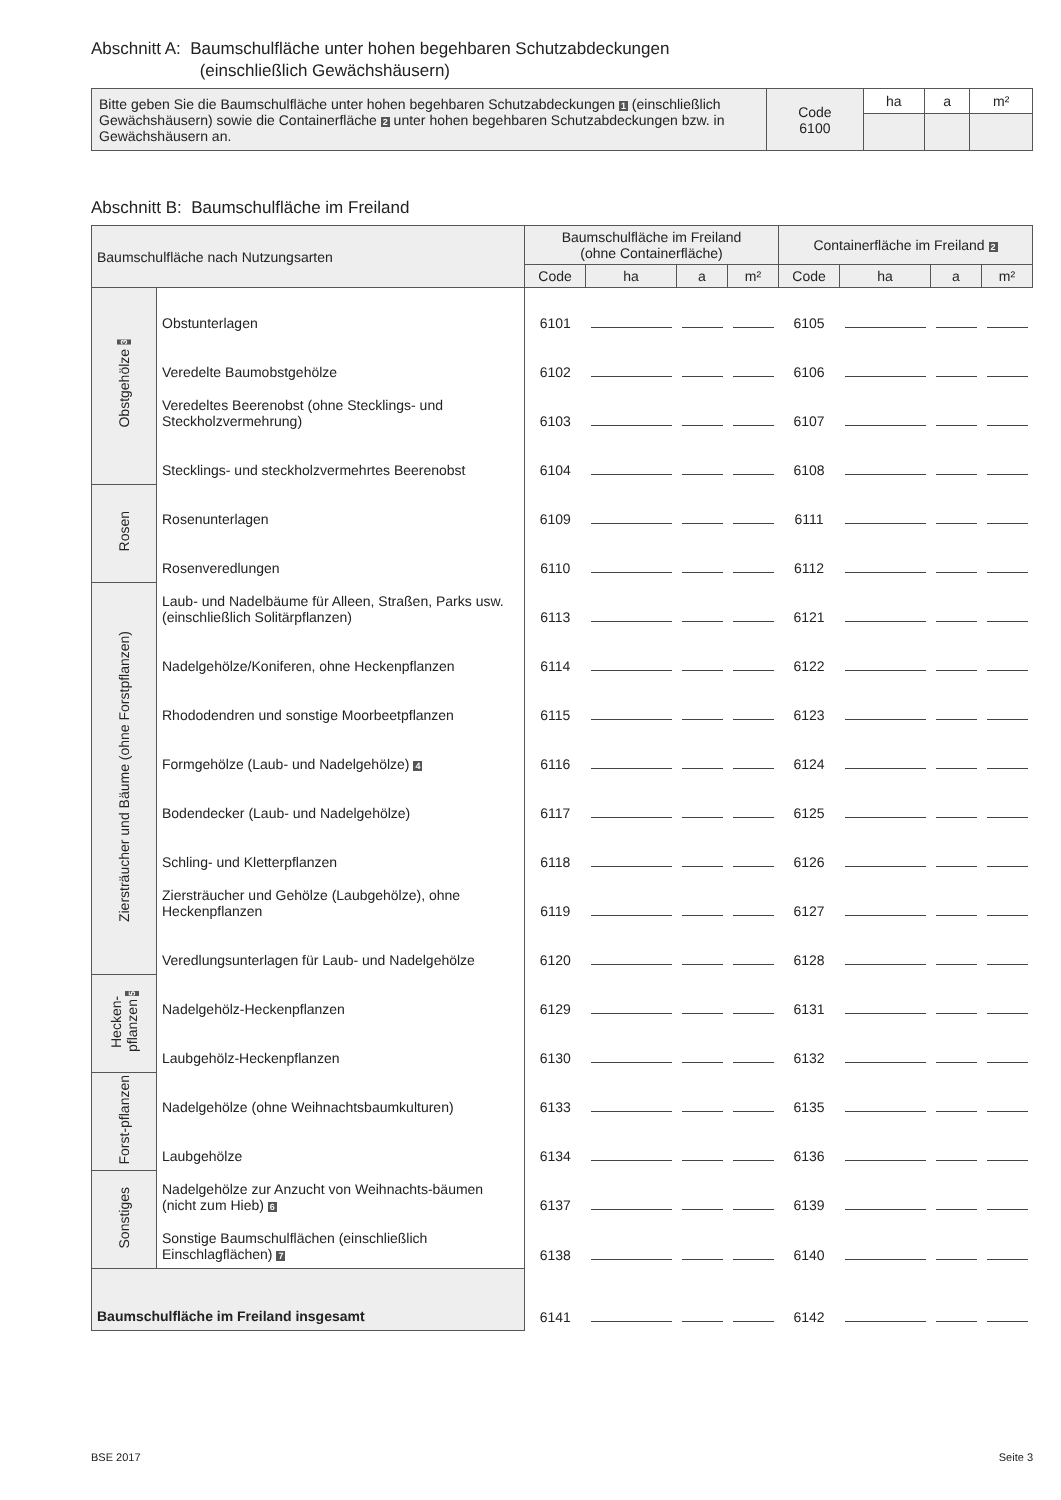Abschnitt A: Baumschulfläche unter hohen begehbaren Schutzabdeckungen
(einschließlich Gewächshäusern)
| Bitte geben Sie die Baumschulfläche unter hohen begehbaren Schutzabdeckungen 1 (einschließlich Gewächshäusern) sowie die Containerfläche 2 unter hohen begehbaren Schutzabdeckungen bzw. in Gewächshäusern an. | Code 6100 | ha | a | m² |
Abschnitt B: Baumschulfläche im Freiland
| Baumschulfläche nach Nutzungsarten | | Baumschulfläche im Freiland (ohne Containerfläche) | | | | Containerfläche im Freiland 2 | | | |
| --- | --- | --- | --- | --- | --- | --- | --- | --- | --- |
| | | Code | ha | a | m² | Code | ha | a | m² |
| Obstgehölze 3 | Obstunterlagen | 6101 | | | | 6105 | | | |
| | Veredelte Baumobstgehölze | 6102 | | | | 6106 | | | |
| | Veredeltes Beerenobst (ohne Stecklings- und Steckholzvermehrung) | 6103 | | | | 6107 | | | |
| | Stecklings- und steckholzvermehrtes Beerenobst | 6104 | | | | 6108 | | | |
| Rosen | Rosenunterlagen | 6109 | | | | 6111 | | | |
| | Rosenveredlungen | 6110 | | | | 6112 | | | |
| Ziersträucher und Bäume (ohne Forstpflanzen) | Laub- und Nadelbäume für Alleen, Straßen, Parks usw. (einschließlich Solitärpflanzen) | 6113 | | | | 6121 | | | |
| | Nadelgehölze/Koniferen, ohne Heckenpflanzen | 6114 | | | | 6122 | | | |
| | Rhododendren und sonstige Moorbeetpflanzen | 6115 | | | | 6123 | | | |
| | Formgehölze (Laub- und Nadelgehölze) 4 | 6116 | | | | 6124 | | | |
| | Bodendecker (Laub- und Nadelgehölze) | 6117 | | | | 6125 | | | |
| | Schling- und Kletterpflanzen | 6118 | | | | 6126 | | | |
| | Ziersträucher und Gehölze (Laubgehölze), ohne Heckenpflanzen | 6119 | | | | 6127 | | | |
| | Veredlungsunterlagen für Laub- und Nadelgehölze | 6120 | | | | 6128 | | | |
| Hecken-pflanzen 5 | Nadelgehölz-Heckenpflanzen | 6129 | | | | 6131 | | | |
| | Laubgehölz-Heckenpflanzen | 6130 | | | | 6132 | | | |
| Forst-pflanzen | Nadelgehölze (ohne Weihnachtsbaumkulturen) | 6133 | | | | 6135 | | | |
| | Laubgehölze | 6134 | | | | 6136 | | | |
| Sonstiges | Nadelgehölze zur Anzucht von Weihnachts-bäumen (nicht zum Hieb) 6 | 6137 | | | | 6139 | | | |
| | Sonstige Baumschulflächen (einschließlich Einschlagflächen) 7 | 6138 | | | | 6140 | | | |
| Baumschulfläche im Freiland insgesamt | | 6141 | | | | 6142 | | | |
BSE 2017 Seite 3